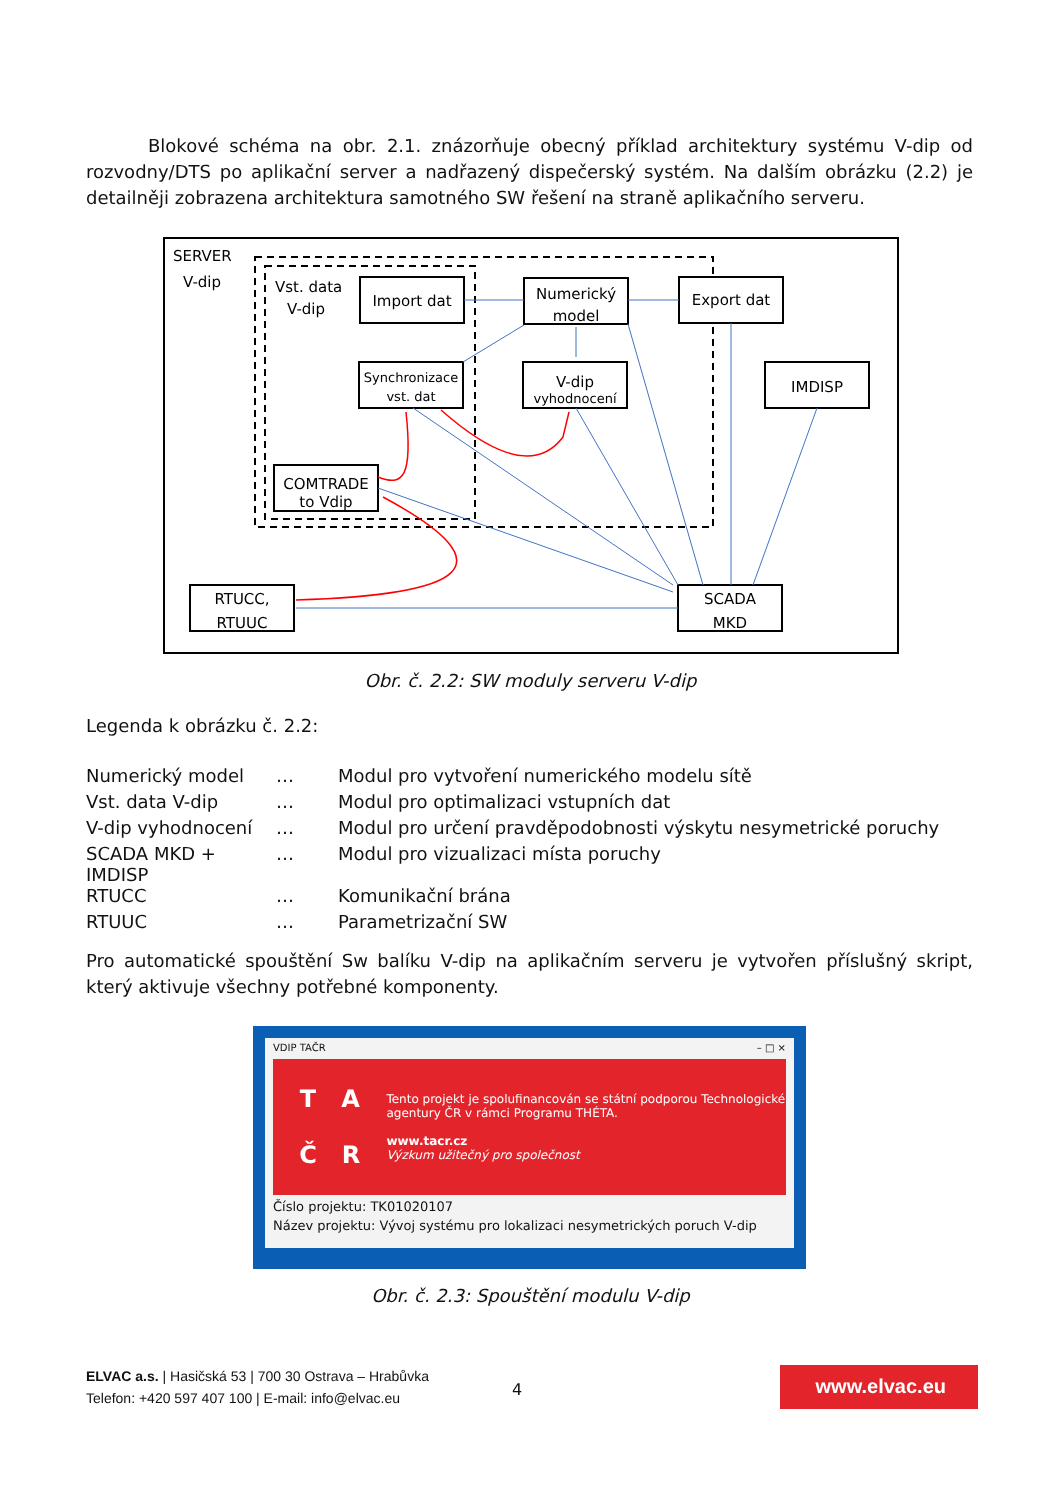Blokové schéma na obr. 2.1. znázorňuje obecný příklad architektury systému V-dip od rozvodny/DTS po aplikační server a nadřazený dispečerský systém. Na dalším obrázku (2.2) je detailněji zobrazena architektura samotného SW řešení na straně aplikačního serveru.
SERVER
V-dip
Vst. data
V-dip
Import dat
Numerický
model
Export dat
Synchronizace
vst. dat
V-dip
vyhodnocení
IMDISP
COMTRADE
to Vdip
RTUCC,
RTUUC
SCADA
MKD
Obr. č. 2.2: SW moduly serveru V-dip
Legenda k obrázku č. 2.2:
| Numerický model | … | Modul pro vytvoření numerického modelu sítě |
| Vst. data V-dip | … | Modul pro optimalizaci vstupních dat |
| V-dip vyhodnocení | … | Modul pro určení pravděpodobnosti výskytu nesymetrické poruchy |
| SCADA MKD + IMDISP | … | Modul pro vizualizaci místa poruchy |
| RTUCC | … | Komunikační brána |
| RTUUC | … | Parametrizační SW |
Pro automatické spouštění Sw balíku V-dip na aplikačním serveru je vytvořen příslušný skript, který aktivuje všechny potřebné komponenty.
VDIP TAČR – □ ×
T A
Č R
Tento projekt je spolufinancován se státní podporou Technologické agentury ČR v rámci Programu THÉTA.
www.tacr.cz
Výzkum užitečný pro společnost
Číslo projektu: TK01020107
Název projektu: Vývoj systému pro lokalizaci nesymetrických poruch V-dip
Obr. č. 2.3: Spouštění modulu V-dip
ELVAC a.s. | Hasičská 53 | 700 30 Ostrava – Hrabůvka
Telefon: +420 597 407 100 | E-mail: info@elvac.eu
4
www.elvac.eu